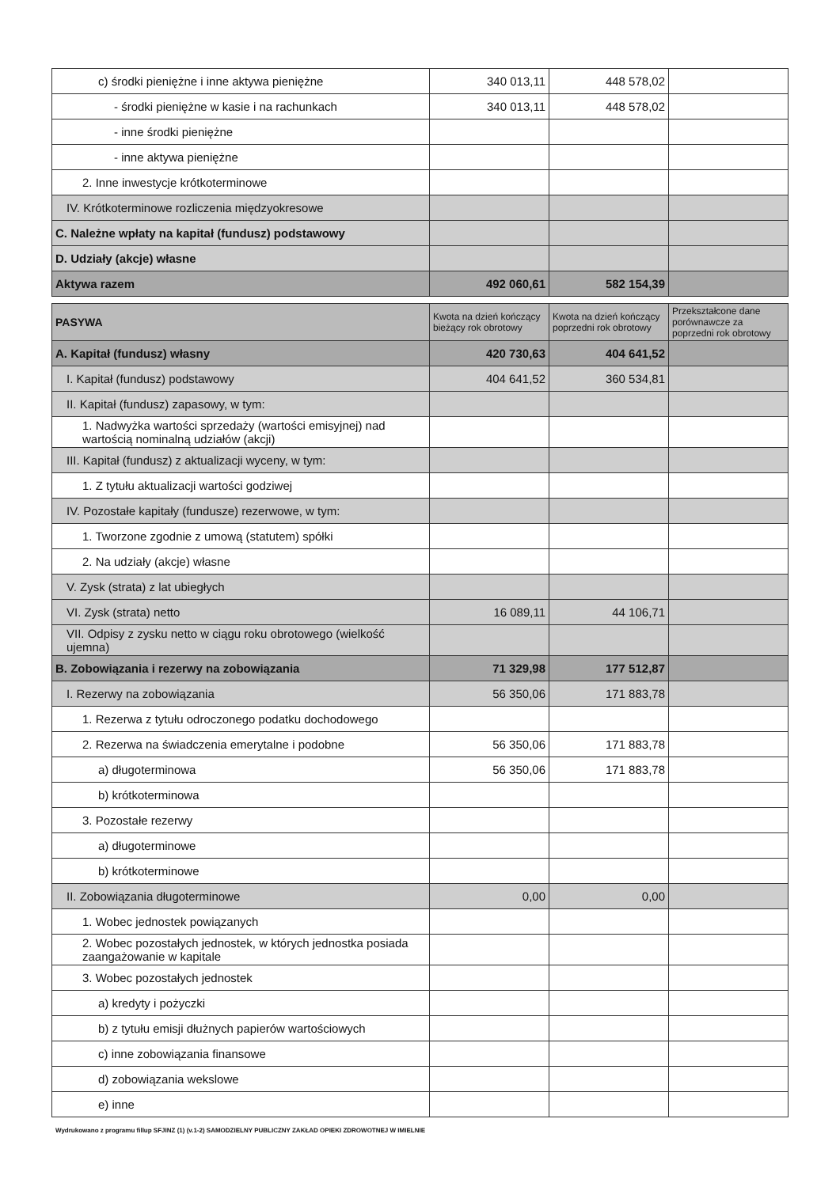| c) środki pieniężne i inne aktywa pieniężne | 340 013,11 | 448 578,02 | |
| - środki pieniężne w kasie i na rachunkach | 340 013,11 | 448 578,02 | |
| - inne środki pieniężne | | | |
| - inne aktywa pieniężne | | | |
| 2. Inne inwestycje krótkoterminowe | | | |
| IV. Krótkoterminowe rozliczenia międzyokresowe | | | |
| C. Należne wpłaty na kapitał (fundusz) podstawowy | | | |
| D. Udziały (akcje) własne | | | |
| Aktywa razem | 492 060,61 | 582 154,39 | |
| PASYWA | Kwota na dzień kończący bieżący rok obrotowy | Kwota na dzień kończący poprzedni rok obrotowy | Przekształcone dane porównawcze za poprzedni rok obrotowy |
| --- | --- | --- | --- |
| A. Kapitał (fundusz) własny | 420 730,63 | 404 641,52 | |
| I. Kapitał (fundusz) podstawowy | 404 641,52 | 360 534,81 | |
| II. Kapitał (fundusz) zapasowy, w tym: | | | |
| 1. Nadwyżka wartości sprzedaży (wartości emisyjnej) nad wartością nominalną udziałów (akcji) | | | |
| III. Kapitał (fundusz) z aktualizacji wyceny, w tym: | | | |
| 1. Z tytułu aktualizacji wartości godziwej | | | |
| IV. Pozostałe kapitały (fundusze) rezerwowe, w tym: | | | |
| 1. Tworzone zgodnie z umową (statutem) spółki | | | |
| 2. Na udziały (akcje) własne | | | |
| V. Zysk (strata) z lat ubiegłych | | | |
| VI. Zysk (strata) netto | 16 089,11 | 44 106,71 | |
| VII. Odpisy z zysku netto w ciągu roku obrotowego (wielkość ujemna) | | | |
| B. Zobowiązania i rezerwy na zobowiązania | 71 329,98 | 177 512,87 | |
| I. Rezerwy na zobowiązania | 56 350,06 | 171 883,78 | |
| 1. Rezerwa z tytułu odroczonego podatku dochodowego | | | |
| 2. Rezerwa na świadczenia emerytalne i podobne | 56 350,06 | 171 883,78 | |
| a) długoterminowa | 56 350,06 | 171 883,78 | |
| b) krótkoterminowa | | | |
| 3. Pozostałe rezerwy | | | |
| a) długoterminowe | | | |
| b) krótkoterminowe | | | |
| II. Zobowiązania długoterminowe | 0,00 | 0,00 | |
| 1. Wobec jednostek powiązanych | | | |
| 2. Wobec pozostałych jednostek, w których jednostka posiada zaangażowanie w kapitale | | | |
| 3. Wobec pozostałych jednostek | | | |
| a) kredyty i pożyczki | | | |
| b) z tytułu emisji dłużnych papierów wartościowych | | | |
| c) inne zobowiązania finansowe | | | |
| d) zobowiązania wekslowe | | | |
| e) inne | | | |
Wydrukowano z programu fillup SFJINZ (1) (v.1-2) SAMODZIELNY PUBLICZNY ZAKŁAD OPIEKI ZDROWOTNEJ W IMIELNIE